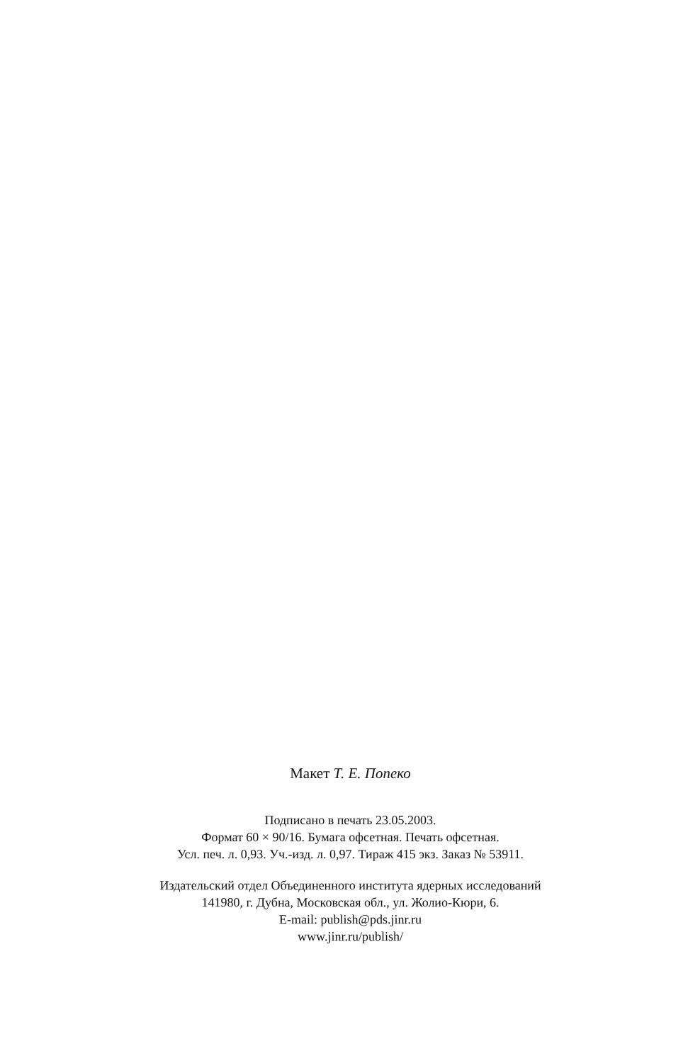Макет Т. Е. Попеко
Подписано в печать 23.05.2003.
Формат 60 × 90/16. Бумага офсетная. Печать офсетная.
Усл. печ. л. 0,93. Уч.-изд. л. 0,97. Тираж 415 экз. Заказ № 53911.
Издательский отдел Объединенного института ядерных исследований
141980, г. Дубна, Московская обл., ул. Жолио-Кюри, 6.
E-mail: publish@pds.jinr.ru
www.jinr.ru/publish/